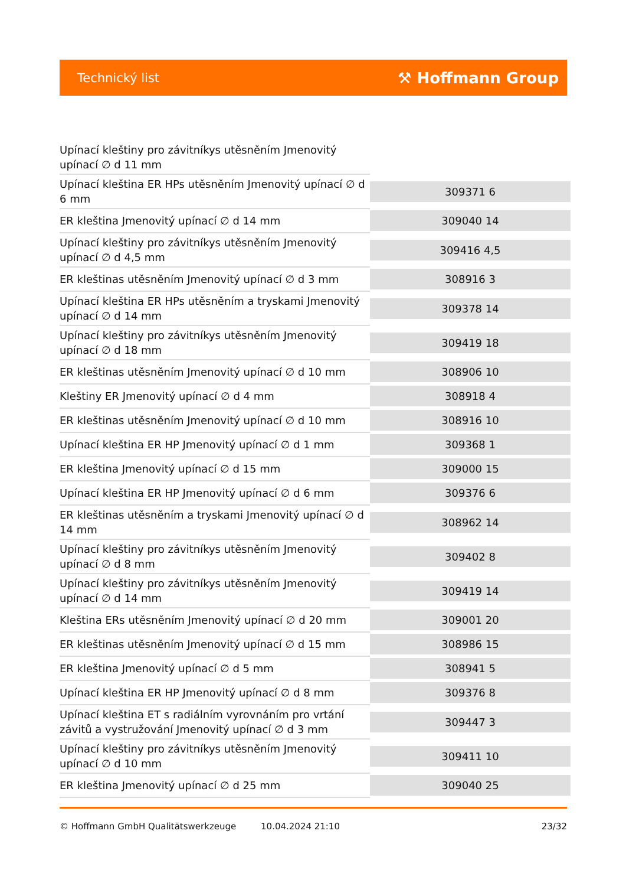Technický list ⚒ Hoffmann Group
| Upínací kleštiny pro závitníkys utěsněním Jmenovitý upínací ∅ d 11 mm | |
| Upínací kleština ER HPs utěsněním Jmenovitý upínací ∅ d 6 mm | 309371 6 |
| ER kleština Jmenovitý upínací ∅ d 14 mm | 309040 14 |
| Upínací kleštiny pro závitníkys utěsněním Jmenovitý upínací ∅ d 4,5 mm | 309416 4,5 |
| ER kleštinas utěsněním Jmenovitý upínací ∅ d 3 mm | 308916 3 |
| Upínací kleština ER HPs utěsněním a tryskami Jmenovitý upínací ∅ d 14 mm | 309378 14 |
| Upínací kleštiny pro závitníkys utěsněním Jmenovitý upínací ∅ d 18 mm | 309419 18 |
| ER kleštinas utěsněním Jmenovitý upínací ∅ d 10 mm | 308906 10 |
| Kleštiny ER Jmenovitý upínací ∅ d 4 mm | 308918 4 |
| ER kleštinas utěsněním Jmenovitý upínací ∅ d 10 mm | 308916 10 |
| Upínací kleština ER HP Jmenovitý upínací ∅ d 1 mm | 309368 1 |
| ER kleština Jmenovitý upínací ∅ d 15 mm | 309000 15 |
| Upínací kleština ER HP Jmenovitý upínací ∅ d 6 mm | 309376 6 |
| ER kleštinas utěsněním a tryskami Jmenovitý upínací ∅ d 14 mm | 308962 14 |
| Upínací kleštiny pro závitníkys utěsněním Jmenovitý upínací ∅ d 8 mm | 309402 8 |
| Upínací kleštiny pro závitníkys utěsněním Jmenovitý upínací ∅ d 14 mm | 309419 14 |
| Kleština ERs utěsněním Jmenovitý upínací ∅ d 20 mm | 309001 20 |
| ER kleštinas utěsněním Jmenovitý upínací ∅ d 15 mm | 308986 15 |
| ER kleština Jmenovitý upínací ∅ d 5 mm | 308941 5 |
| Upínací kleština ER HP Jmenovitý upínací ∅ d 8 mm | 309376 8 |
| Upínací kleština ET s radiálním vyrovnáním pro vrtání závitů a vystružování Jmenovitý upínací ∅ d 3 mm | 309447 3 |
| Upínací kleštiny pro závitníkys utěsněním Jmenovitý upínací ∅ d 10 mm | 309411 10 |
| ER kleština Jmenovitý upínací ∅ d 25 mm | 309040 25 |
© Hoffmann GmbH Qualitätswerkzeuge 10.04.2024 21:10 23/32